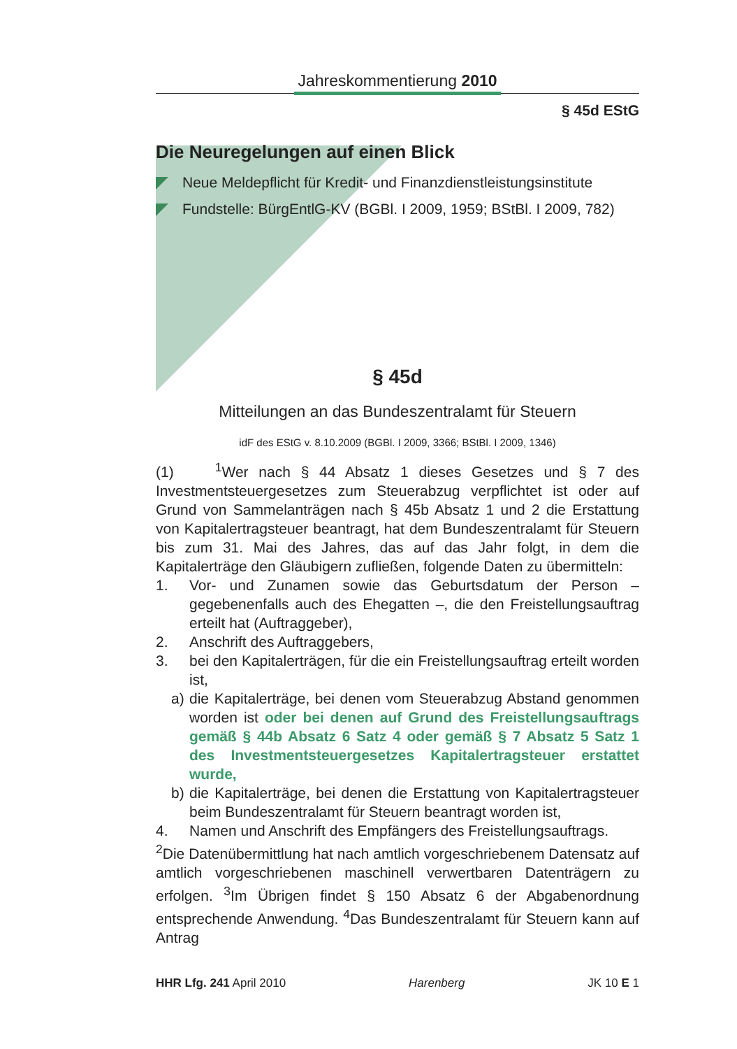Jahreskommentierung 2010
§ 45d EStG
Die Neuregelungen auf einen Blick
Neue Meldepflicht für Kredit- und Finanzdienstleistungsinstitute
Fundstelle: BürgEntlG-KV (BGBl. I 2009, 1959; BStBl. I 2009, 782)
§ 45d
Mitteilungen an das Bundeszentralamt für Steuern
idF des EStG v. 8.10.2009 (BGBl. I 2009, 3366; BStBl. I 2009, 1346)
(1) <sup>1</sup>Wer nach § 44 Absatz 1 dieses Gesetzes und § 7 des Investmentsteuergesetzes zum Steuerabzug verpflichtet ist oder auf Grund von Sammelanträgen nach § 45b Absatz 1 und 2 die Erstattung von Kapitalertragsteuer beantragt, hat dem Bundeszentralamt für Steuern bis zum 31. Mai des Jahres, das auf das Jahr folgt, in dem die Kapitalerträge den Gläubigern zufließen, folgende Daten zu übermitteln:
1. Vor- und Zunamen sowie das Geburtsdatum der Person – gegebenenfalls auch des Ehegatten –, die den Freistellungsauftrag erteilt hat (Auftraggeber),
2. Anschrift des Auftraggebers,
3. bei den Kapitalerträgen, für die ein Freistellungsauftrag erteilt worden ist,
a) die Kapitalerträge, bei denen vom Steuerabzug Abstand genommen worden ist oder bei denen auf Grund des Freistellungsauftrags gemäß § 44b Absatz 6 Satz 4 oder gemäß § 7 Absatz 5 Satz 1 des Investmentsteuergesetzes Kapitalertragsteuer erstattet wurde,
b) die Kapitalerträge, bei denen die Erstattung von Kapitalertragsteuer beim Bundeszentralamt für Steuern beantragt worden ist,
4. Namen und Anschrift des Empfängers des Freistellungsauftrags.
<sup>2</sup> Die Datenübermittlung hat nach amtlich vorgeschriebenem Datensatz auf amtlich vorgeschriebenen maschinell verwertbaren Datenträgern zu erfolgen. <sup>3</sup>Im Übrigen findet § 150 Absatz 6 der Abgabenordnung entsprechende Anwendung. <sup>4</sup>Das Bundeszentralamt für Steuern kann auf Antrag
HHR Lfg. 241 April 2010 Harenberg JK 10 E 1